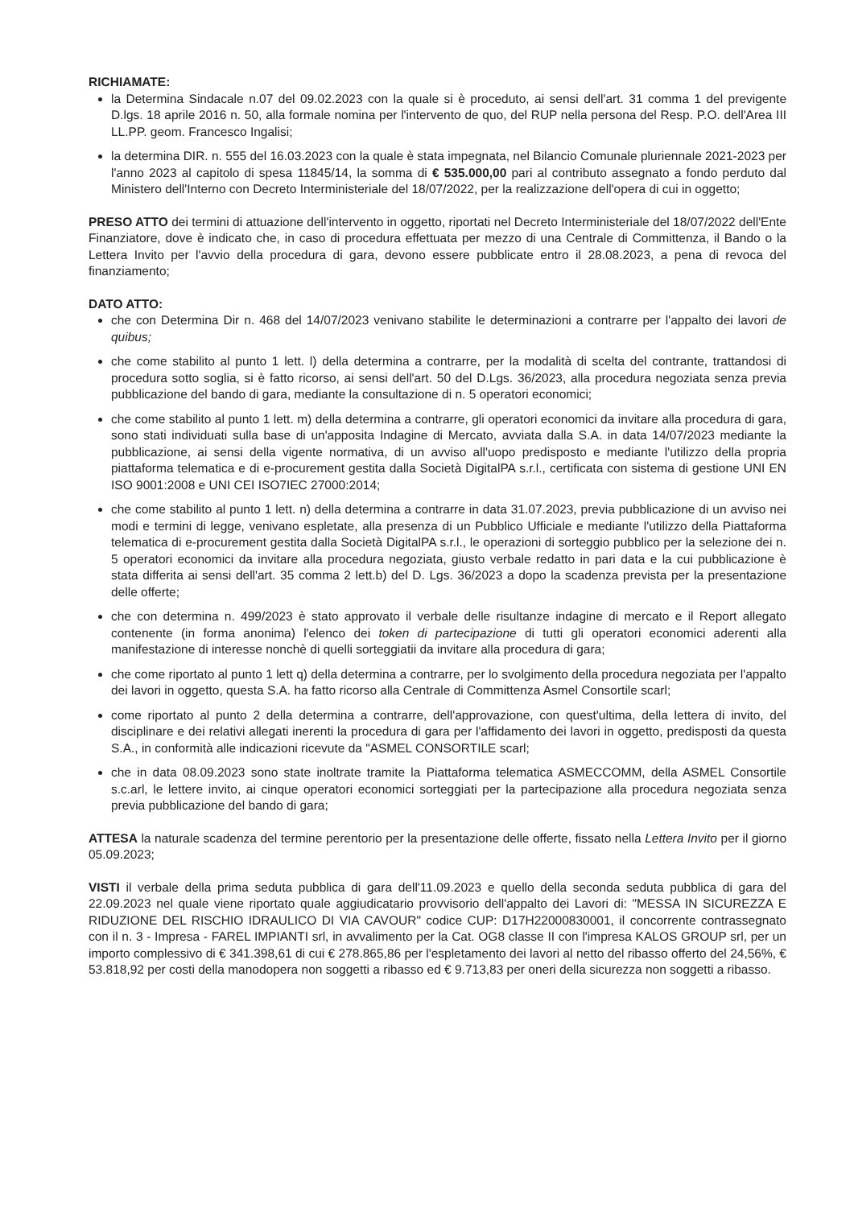RICHIAMATE:
la Determina Sindacale n.07 del 09.02.2023 con la quale si è proceduto, ai sensi dell'art. 31 comma 1 del previgente D.lgs. 18 aprile 2016 n. 50, alla formale nomina per l'intervento de quo, del RUP nella persona del Resp. P.O. dell'Area III LL.PP. geom. Francesco Ingalisi;
la determina DIR. n. 555 del 16.03.2023 con la quale è stata impegnata, nel Bilancio Comunale pluriennale 2021-2023 per l'anno 2023 al capitolo di spesa 11845/14, la somma di € 535.000,00 pari al contributo assegnato a fondo perduto dal Ministero dell'Interno con Decreto Interministeriale del 18/07/2022, per la realizzazione dell'opera di cui in oggetto;
PRESO ATTO dei termini di attuazione dell'intervento in oggetto, riportati nel Decreto Interministeriale del 18/07/2022 dell'Ente Finanziatore, dove è indicato che, in caso di procedura effettuata per mezzo di una Centrale di Committenza, il Bando o la Lettera Invito per l'avvio della procedura di gara, devono essere pubblicate entro il 28.08.2023, a pena di revoca del finanziamento;
DATO ATTO:
che con Determina Dir n. 468 del 14/07/2023 venivano stabilite le determinazioni a contrarre per l'appalto dei lavori de quibus;
che come stabilito al punto 1 lett. l) della determina a contrarre, per la modalità di scelta del contrante, trattandosi di procedura sotto soglia, si è fatto ricorso, ai sensi dell'art. 50 del D.Lgs. 36/2023, alla procedura negoziata senza previa pubblicazione del bando di gara, mediante la consultazione di n. 5 operatori economici;
che come stabilito al punto 1 lett. m) della determina a contrarre, gli operatori economici da invitare alla procedura di gara, sono stati individuati sulla base di un'apposita Indagine di Mercato, avviata dalla S.A. in data 14/07/2023 mediante la pubblicazione, ai sensi della vigente normativa, di un avviso all'uopo predisposto e mediante l'utilizzo della propria piattaforma telematica e di e-procurement gestita dalla Società DigitalPA s.r.l., certificata con sistema di gestione UNI EN ISO 9001:2008 e UNI CEI ISO7IEC 27000:2014;
che come stabilito al punto 1 lett. n) della determina a contrarre in data 31.07.2023, previa pubblicazione di un avviso nei modi e termini di legge, venivano espletate, alla presenza di un Pubblico Ufficiale e mediante l'utilizzo della Piattaforma telematica di e-procurement gestita dalla Società DigitalPA s.r.l., le operazioni di sorteggio pubblico per la selezione dei n. 5 operatori economici da invitare alla procedura negoziata, giusto verbale redatto in pari data e la cui pubblicazione è stata differita ai sensi dell'art. 35 comma 2 lett.b) del D. Lgs. 36/2023 a dopo la scadenza prevista per la presentazione delle offerte;
che con determina n. 499/2023 è stato approvato il verbale delle risultanze indagine di mercato e il Report allegato contenente (in forma anonima) l'elenco dei token di partecipazione di tutti gli operatori economici aderenti alla manifestazione di interesse nonchè di quelli sorteggiatii da invitare alla procedura di gara;
che come riportato al punto 1 lett q) della determina a contrarre, per lo svolgimento della procedura negoziata per l'appalto dei lavori in oggetto, questa S.A. ha fatto ricorso alla Centrale di Committenza Asmel Consortile scarl;
come riportato al punto 2 della determina a contrarre, dell'approvazione, con quest'ultima, della lettera di invito, del disciplinare e dei relativi allegati inerenti la procedura di gara per l'affidamento dei lavori in oggetto, predisposti da questa S.A., in conformità alle indicazioni ricevute da "ASMEL CONSORTILE scarl;
che in data 08.09.2023 sono state inoltrate tramite la Piattaforma telematica ASMECCOMM, della ASMEL Consortile s.c.arl, le lettere invito, ai cinque operatori economici sorteggiati per la partecipazione alla procedura negoziata senza previa pubblicazione del bando di gara;
ATTESA la naturale scadenza del termine perentorio per la presentazione delle offerte, fissato nella Lettera Invito per il giorno 05.09.2023;
VISTI il verbale della prima seduta pubblica di gara dell'11.09.2023 e quello della seconda seduta pubblica di gara del 22.09.2023 nel quale viene riportato quale aggiudicatario provvisorio dell'appalto dei Lavori di: "MESSA IN SICUREZZA E RIDUZIONE DEL RISCHIO IDRAULICO DI VIA CAVOUR" codice CUP: D17H22000830001, il concorrente contrassegnato con il n. 3 - Impresa - FAREL IMPIANTI srl, in avvalimento per la Cat. OG8 classe II con l'impresa KALOS GROUP srl, per un importo complessivo di € 341.398,61 di cui € 278.865,86 per l'espletamento dei lavori al netto del ribasso offerto del 24,56%, € 53.818,92 per costi della manodopera non soggetti a ribasso ed € 9.713,83 per oneri della sicurezza non soggetti a ribasso.